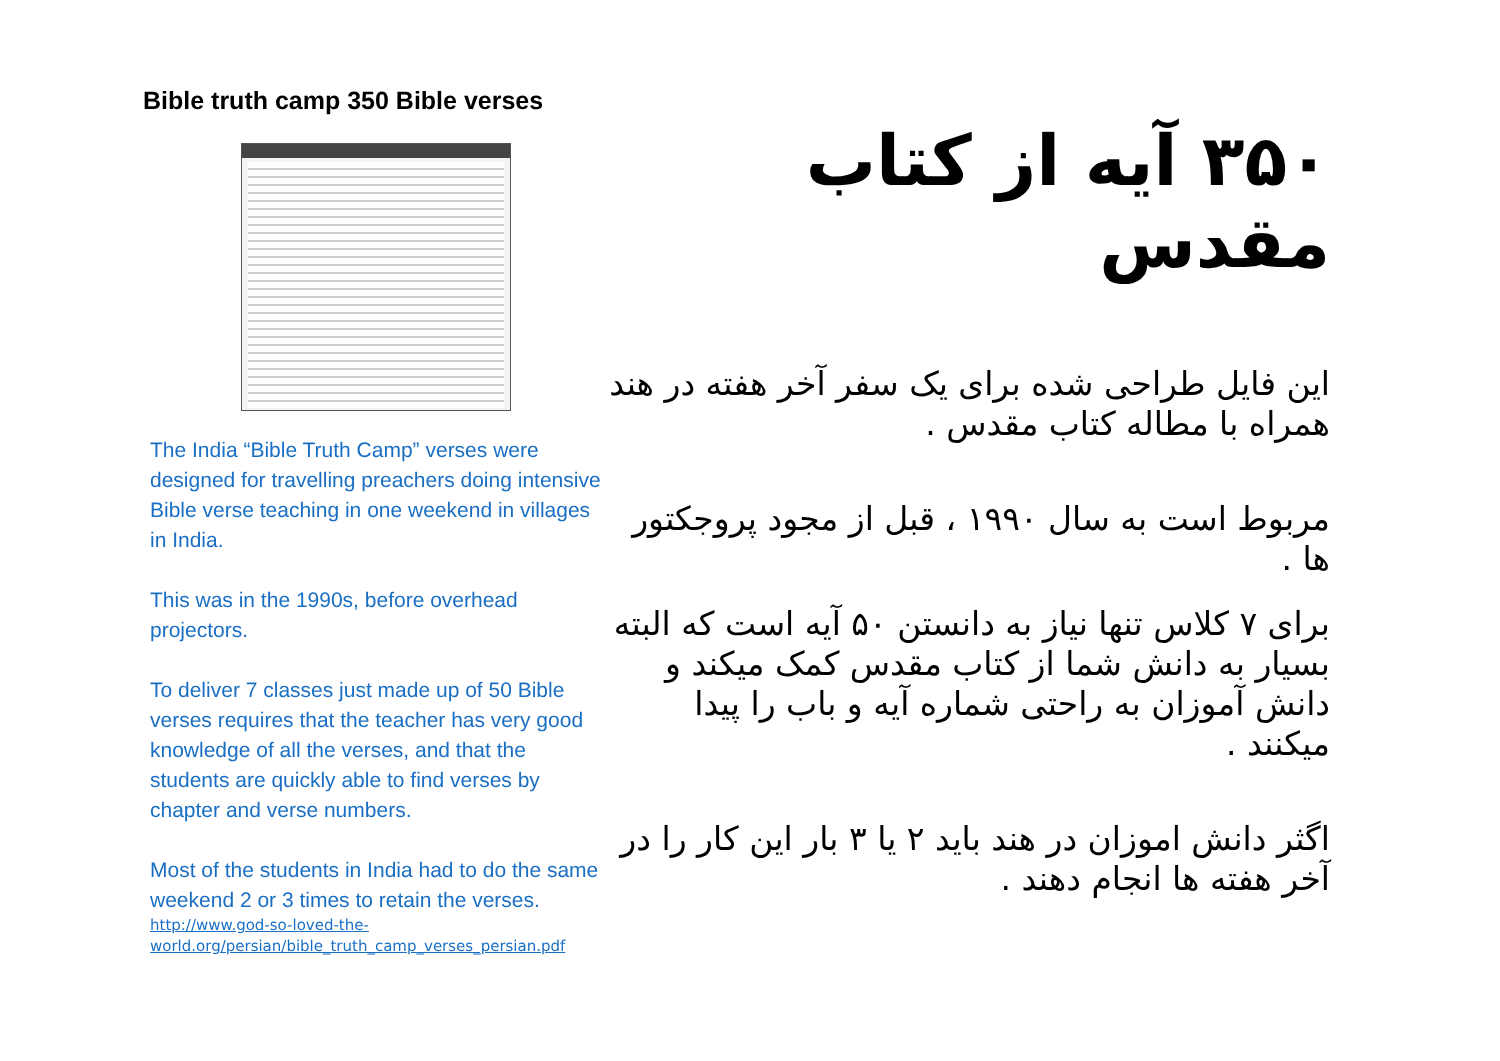Bible truth camp 350 Bible verses
The India “Bible Truth Camp” verses were designed for travelling preachers doing intensive Bible verse teaching in one weekend in villages in India.
This was in the 1990s, before overhead projectors.
To deliver 7 classes just made up of 50 Bible verses requires that the teacher has very good knowledge of all the verses, and that the students are quickly able to find verses by chapter and verse numbers.
Most of the students in India had to do the same weekend 2 or 3 times to retain the verses.
http://www.god-so-loved-the-world.org/persian/bible_truth_camp_verses_persian.pdf
۳۵۰ آیه از کتاب مقدس
این فایل طراحی شده برای یک سفر آخر هفته در هند همراه با مطاله کتاب مقدس .
مربوط است به سال ۱۹۹۰ ، قبل از مجود پروجکتور ها .
برای ۷ کلاس تنها نیاز به دانستن ۵۰ آیه است که البته بسیار به دانش شما از کتاب مقدس کمک میکند و دانش آموزان به راحتی شماره آیه و باب را پیدا میکنند .
اگثر دانش اموزان در هند باید ۲ یا ۳ بار این کار را در آخر هفته ها انجام دهند .